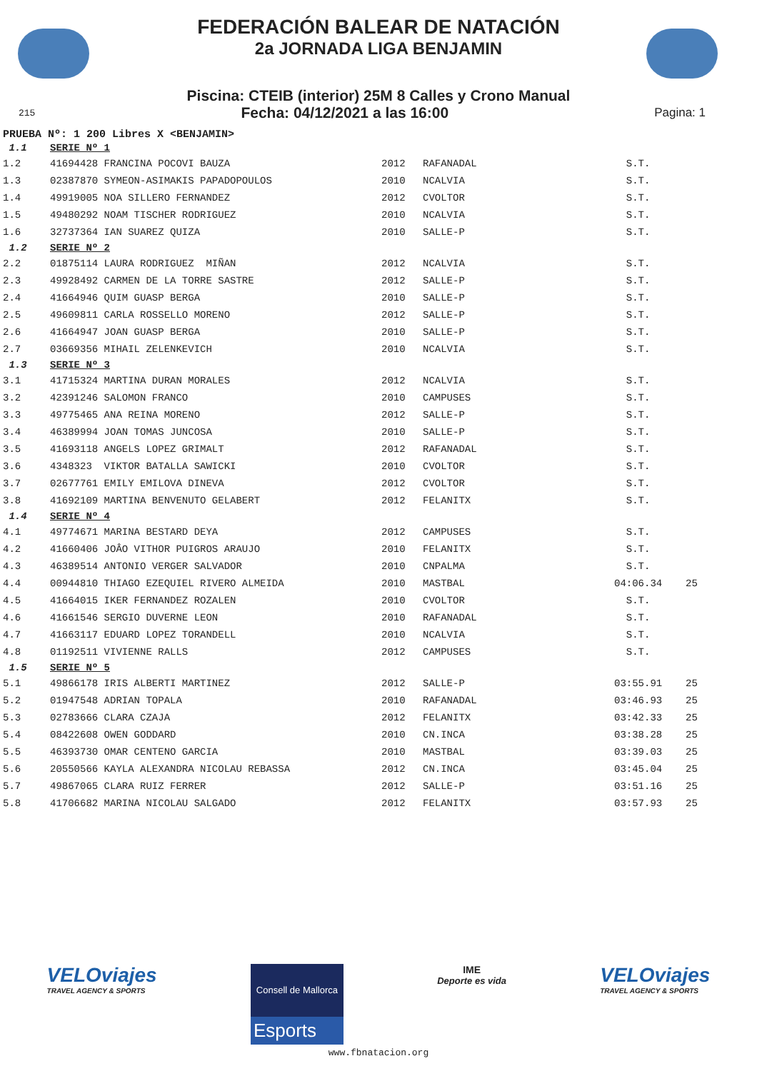FEDERACIÓN BALEAR DE NATACIÓN
2a JORNADA LIGA BENJAMIN
Piscina: CTEIB (interior) 25M 8 Calles y Crono Manual
215 Fecha: 04/12/2021 a las 16:00 Pagina: 1
PRUEBA Nº: 1 200 Libres X <BENJAMIN>
| 1.1 | SERIE Nº 1 | | | | |
| 1.2 | 41694428 FRANCINA POCOVI BAUZA | 2012 | RAFANADAL | S.T. | |
| 1.3 | 02387870 SYMEON-ASIMAKIS PAPADOPOULOS | 2010 | NCALVIA | S.T. | |
| 1.4 | 49919005 NOA SILLERO FERNANDEZ | 2012 | CVOLTOR | S.T. | |
| 1.5 | 49480292 NOAM TISCHER RODRIGUEZ | 2010 | NCALVIA | S.T. | |
| 1.6 | 32737364 IAN SUAREZ QUIZA | 2010 | SALLE-P | S.T. | |
| 1.2 | SERIE Nº 2 | | | | |
| 2.2 | 01875114 LAURA RODRIGUEZ MIÑAN | 2012 | NCALVIA | S.T. | |
| 2.3 | 49928492 CARMEN DE LA TORRE SASTRE | 2012 | SALLE-P | S.T. | |
| 2.4 | 41664946 QUIM GUASP BERGA | 2010 | SALLE-P | S.T. | |
| 2.5 | 49609811 CARLA ROSSELLO MORENO | 2012 | SALLE-P | S.T. | |
| 2.6 | 41664947 JOAN GUASP BERGA | 2010 | SALLE-P | S.T. | |
| 2.7 | 03669356 MIHAIL ZELENKEVICH | 2010 | NCALVIA | S.T. | |
| 1.3 | SERIE Nº 3 | | | | |
| 3.1 | 41715324 MARTINA DURAN MORALES | 2012 | NCALVIA | S.T. | |
| 3.2 | 42391246 SALOMON FRANCO | 2010 | CAMPUSES | S.T. | |
| 3.3 | 49775465 ANA REINA MORENO | 2012 | SALLE-P | S.T. | |
| 3.4 | 46389994 JOAN TOMAS JUNCOSA | 2010 | SALLE-P | S.T. | |
| 3.5 | 41693118 ANGELS LOPEZ GRIMALT | 2012 | RAFANADAL | S.T. | |
| 3.6 | 4348323 VIKTOR BATALLA SAWICKI | 2010 | CVOLTOR | S.T. | |
| 3.7 | 02677761 EMILY EMILOVA DINEVA | 2012 | CVOLTOR | S.T. | |
| 3.8 | 41692109 MARTINA BENVENUTO GELABERT | 2012 | FELANITX | S.T. | |
| 1.4 | SERIE Nº 4 | | | | |
| 4.1 | 49774671 MARINA BESTARD DEYA | 2012 | CAMPUSES | S.T. | |
| 4.2 | 41660406 JOÂO VITHOR PUIGROS ARAUJO | 2010 | FELANITX | S.T. | |
| 4.3 | 46389514 ANTONIO VERGER SALVADOR | 2010 | CNPALMA | S.T. | |
| 4.4 | 00944810 THIAGO EZEQUIEL RIVERO ALMEIDA | 2010 | MASTBAL | 04:06.34 | 25 |
| 4.5 | 41664015 IKER FERNANDEZ ROZALEN | 2010 | CVOLTOR | S.T. | |
| 4.6 | 41661546 SERGIO DUVERNE LEON | 2010 | RAFANADAL | S.T. | |
| 4.7 | 41663117 EDUARD LOPEZ TORANDELL | 2010 | NCALVIA | S.T. | |
| 4.8 | 01192511 VIVIENNE RALLS | 2012 | CAMPUSES | S.T. | |
| 1.5 | SERIE Nº 5 | | | | |
| 5.1 | 49866178 IRIS ALBERTI MARTINEZ | 2012 | SALLE-P | 03:55.91 | 25 |
| 5.2 | 01947548 ADRIAN TOPALA | 2010 | RAFANADAL | 03:46.93 | 25 |
| 5.3 | 02783666 CLARA CZAJA | 2012 | FELANITX | 03:42.33 | 25 |
| 5.4 | 08422608 OWEN GODDARD | 2010 | CN.INCA | 03:38.28 | 25 |
| 5.5 | 46393730 OMAR CENTENO GARCIA | 2010 | MASTBAL | 03:39.03 | 25 |
| 5.6 | 20550566 KAYLA ALEXANDRA NICOLAU REBASSA | 2012 | CN.INCA | 03:45.04 | 25 |
| 5.7 | 49867065 CLARA RUIZ FERRER | 2012 | SALLE-P | 03:51.16 | 25 |
| 5.8 | 41706682 MARINA NICOLAU SALGADO | 2012 | FELANITX | 03:57.93 | 25 |
VELOviajes
TRAVEL AGENCY & SPORTS
Consell de Mallorca
Esports
IME
Deporte es vida
VELOviajes
TRAVEL AGENCY & SPORTS
www.fbnatacion.org